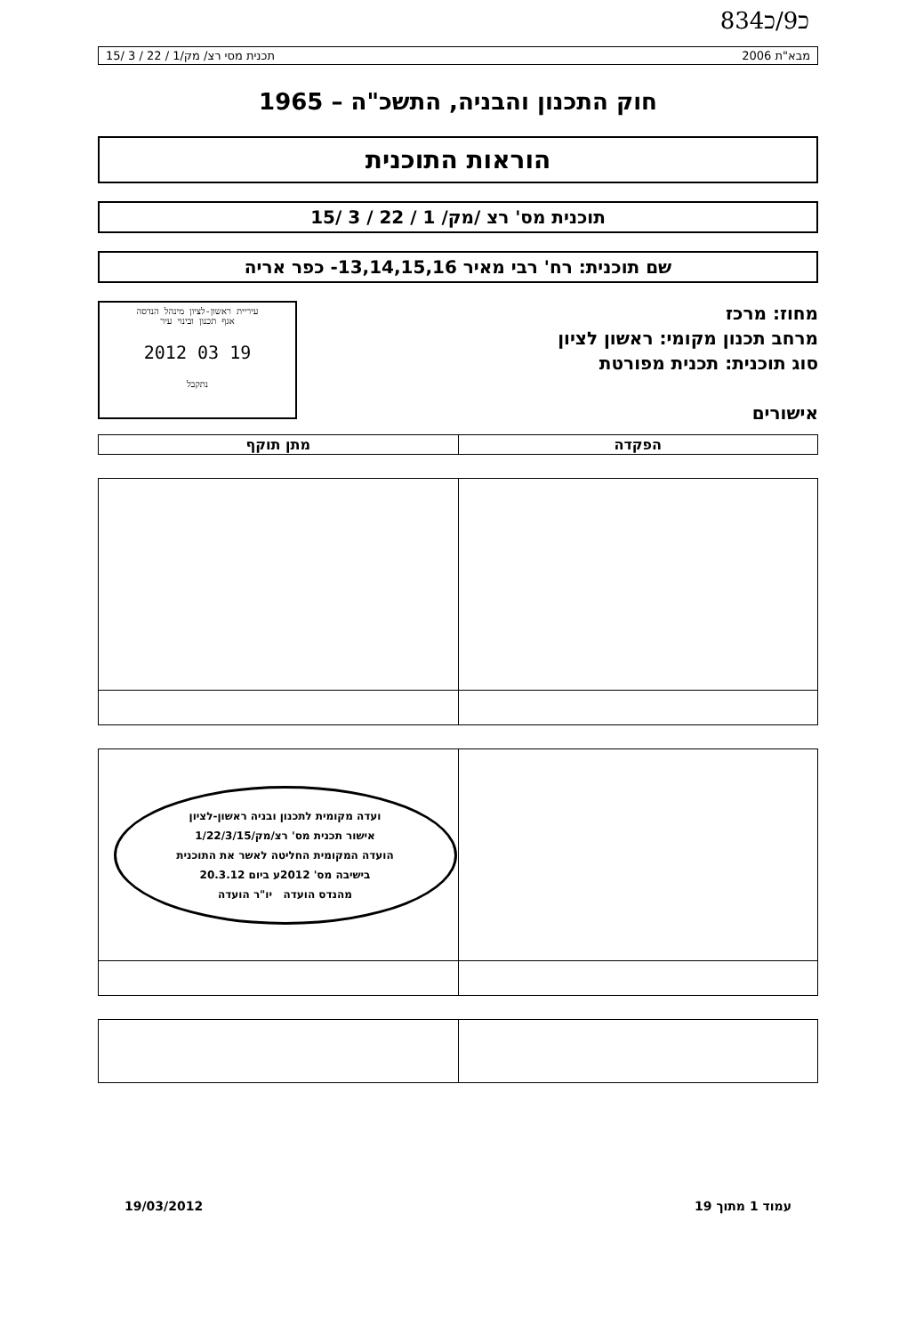83כ9/כ4
מבא"ת 2006 תכנית מסי רצ/ מק/1 / 22 / 3 /15
חוק התכנון והבניה, התשכ"ה – 1965
הוראות התוכנית
תוכנית מס' רצ /מק/ 1 / 22 / 3 /15
שם תוכנית: רח' רבי מאיר 13,14,15,16- כפר אריה
מחוז: מרכז
מרחב תכנון מקומי: ראשון לציון
סוג תוכנית: תכנית מפורטת
אישורים
עיריית ראשון-לציון מינהל הנדסה
אגף תכנון ובינוי עיר
19 03 2012
נתקבל
| הפקדה | מתן תוקף |
| --- | --- |
| | ועדה מקומית לתכנון ובניה ראשון-לציון אישור תכנית מס' רצ/מק/1/22/3/15 הועדה המקומית החליטה לאשר את התוכנית בישיבה מס' 2012ע ביום 20.3.12 מהנדס הועדה יו"ר הועדה |
עמוד 1 מתוך 19 19/03/2012